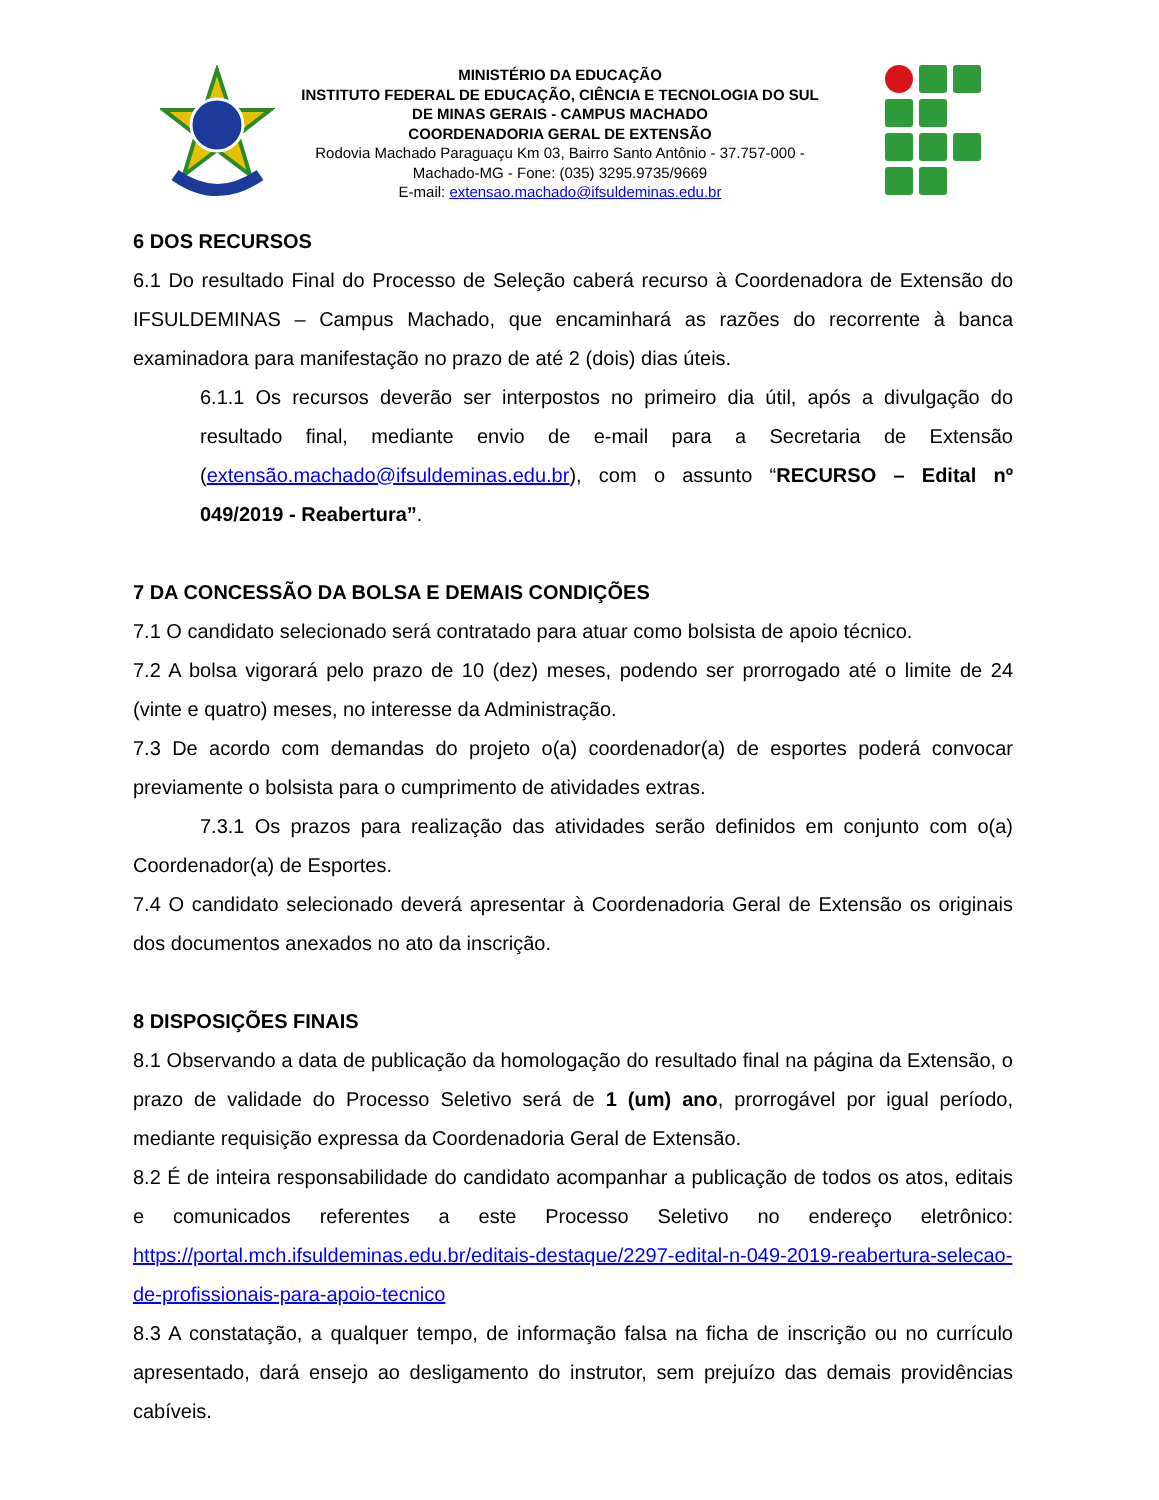MINISTÉRIO DA EDUCAÇÃO
INSTITUTO FEDERAL DE EDUCAÇÃO, CIÊNCIA E TECNOLOGIA DO SUL DE MINAS GERAIS - CAMPUS MACHADO
COORDENADORIA GERAL DE EXTENSÃO
Rodovia Machado Paraguaçu Km 03, Bairro Santo Antônio - 37.757-000 - Machado-MG - Fone: (035) 3295.9735/9669
E-mail: extensao.machado@ifsuldeminas.edu.br
6 DOS RECURSOS
6.1 Do resultado Final do Processo de Seleção caberá recurso à Coordenadora de Extensão do IFSULDEMINAS – Campus Machado, que encaminhará as razões do recorrente à banca examinadora para manifestação no prazo de até 2 (dois) dias úteis.
6.1.1 Os recursos deverão ser interpostos no primeiro dia útil, após a divulgação do resultado final, mediante envio de e-mail para a Secretaria de Extensão (extensão.machado@ifsuldeminas.edu.br), com o assunto “RECURSO – Edital nº 049/2019 - Reabertura”.
7 DA CONCESSÃO DA BOLSA E DEMAIS CONDIÇÕES
7.1 O candidato selecionado será contratado para atuar como bolsista de apoio técnico.
7.2 A bolsa vigorará pelo prazo de 10 (dez) meses, podendo ser prorrogado até o limite de 24 (vinte e quatro) meses, no interesse da Administração.
7.3 De acordo com demandas do projeto o(a) coordenador(a) de esportes poderá convocar previamente o bolsista para o cumprimento de atividades extras.
7.3.1 Os prazos para realização das atividades serão definidos em conjunto com o(a) Coordenador(a) de Esportes.
7.4 O candidato selecionado deverá apresentar à Coordenadoria Geral de Extensão os originais dos documentos anexados no ato da inscrição.
8 DISPOSIÇÕES FINAIS
8.1 Observando a data de publicação da homologação do resultado final na página da Extensão, o prazo de validade do Processo Seletivo será de 1 (um) ano, prorrogável por igual período, mediante requisição expressa da Coordenadoria Geral de Extensão.
8.2 É de inteira responsabilidade do candidato acompanhar a publicação de todos os atos, editais e comunicados referentes a este Processo Seletivo no endereço eletrônico: https://portal.mch.ifsuldeminas.edu.br/editais-destaque/2297-edital-n-049-2019-reabertura-selecao-de-profissionais-para-apoio-tecnico
8.3 A constatação, a qualquer tempo, de informação falsa na ficha de inscrição ou no currículo apresentado, dará ensejo ao desligamento do instrutor, sem prejuízo das demais providências cabíveis.